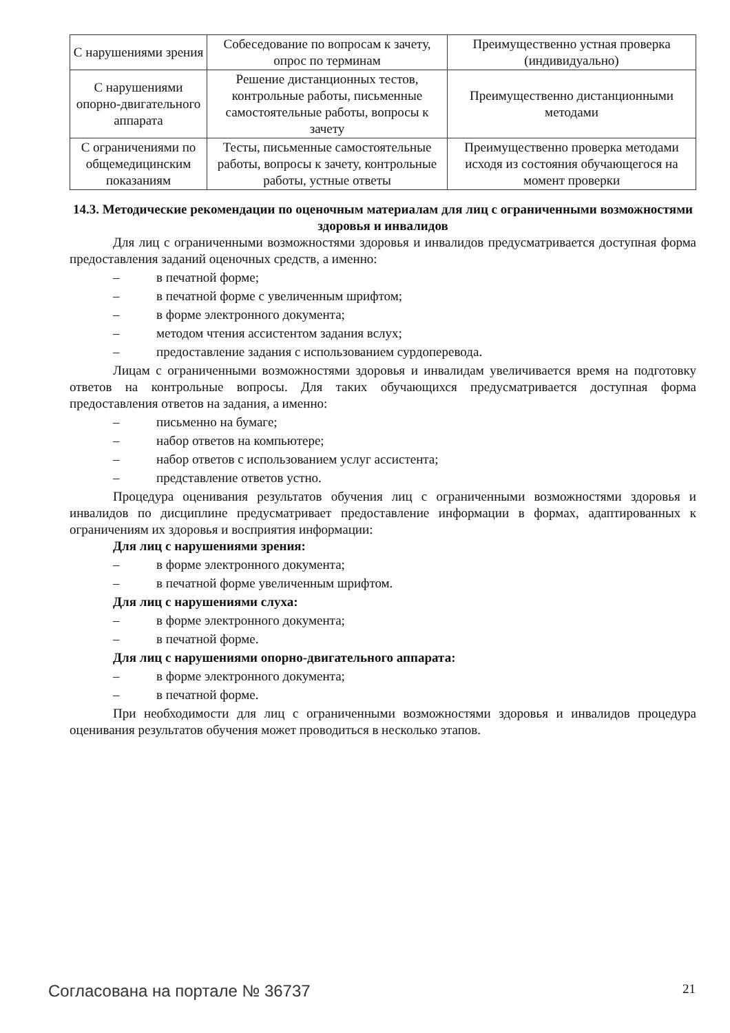| С нарушениями зрения | Собеседование по вопросам к зачету, опрос по терминам | Преимущественно устная проверка (индивидуально) |
| С нарушениями опорно-двигательного аппарата | Решение дистанционных тестов, контрольные работы, письменные самостоятельные работы, вопросы к зачету | Преимущественно дистанционными методами |
| С ограничениями по общемедицинским показаниям | Тесты, письменные самостоятельные работы, вопросы к зачету, контрольные работы, устные ответы | Преимущественно проверка методами исходя из состояния обучающегося на момент проверки |
14.3. Методические рекомендации по оценочным материалам для лиц с ограниченными возможностями здоровья и инвалидов
Для лиц с ограниченными возможностями здоровья и инвалидов предусматривается доступная форма предоставления заданий оценочных средств, а именно:
– в печатной форме;
– в печатной форме с увеличенным шрифтом;
– в форме электронного документа;
– методом чтения ассистентом задания вслух;
– предоставление задания с использованием сурдоперевода.
Лицам с ограниченными возможностями здоровья и инвалидам увеличивается время на подготовку ответов на контрольные вопросы. Для таких обучающихся предусматривается доступная форма предоставления ответов на задания, а именно:
– письменно на бумаге;
– набор ответов на компьютере;
– набор ответов с использованием услуг ассистента;
– представление ответов устно.
Процедура оценивания результатов обучения лиц с ограниченными возможностями здоровья и инвалидов по дисциплине предусматривает предоставление информации в формах, адаптированных к ограничениям их здоровья и восприятия информации:
Для лиц с нарушениями зрения:
– в форме электронного документа;
– в печатной форме увеличенным шрифтом.
Для лиц с нарушениями слуха:
– в форме электронного документа;
– в печатной форме.
Для лиц с нарушениями опорно-двигательного аппарата:
– в форме электронного документа;
– в печатной форме.
При необходимости для лиц с ограниченными возможностями здоровья и инвалидов процедура оценивания результатов обучения может проводиться в несколько этапов.
Согласована на портале № 36737 21